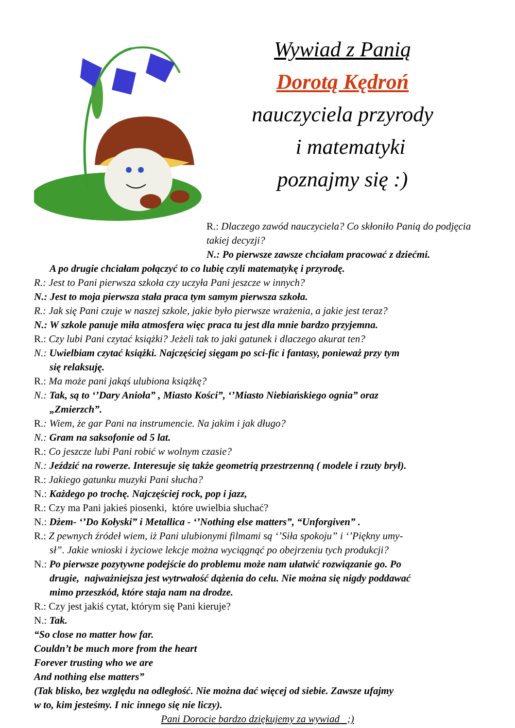Wywiad z Panią
Dorotą Kędroń
nauczyciela przyrody
i matematyki
poznajmy się :)
R.: Dlaczego zawód nauczyciela? Co skłoniło Panią do podjęcia takiej decyzji?
N.: Po pierwsze zawsze chciałam pracować z dziećmi.
A po drugie chciałam połączyć to co lubię czyli matematykę i przyrodę.
R.: Jest to Pani pierwsza szkoła czy uczyła Pani jeszcze w innych?
N.: Jest to moja pierwsza stała praca tym samym pierwsza szkoła.
R.: Jak się Pani czuje w naszej szkole, jakie było pierwsze wrażenia, a jakie jest teraz?
N.: W szkole panuje miła atmosfera więc praca tu jest dla mnie bardzo przyjemna.
R.: Czy lubi Pani czytać książki? Jeżeli tak to jaki gatunek i dlaczego akurat ten?
N.: Uwielbiam czytać książki. Najczęściej sięgam po sci-fic i fantasy, ponieważ przy tym
się relaksuję.
R.: Ma może pani jakąś ulubiona książkę?
N.: Tak, są to ‘’Dary Anioła” , Miasto Kości”, ‘’Miasto Niebiańskiego ognia” oraz
„Zmierzch”.
R.: Wiem, że gar Pani na instrumencie. Na jakim i jak długo?
N.: Gram na saksofonie od 5 lat.
R.: Co jeszcze lubi Pani robić w wolnym czasie?
N.: Jeździć na rowerze. Interesuje się także geometrią przestrzenną ( modele i rzuty brył).
R.: Jakiego gatunku muzyki Pani słucha?
N.: Każdego po trochę. Najczęściej rock, pop i jazz,
R.: Czy ma Pani jakieś piosenki, które uwielbia słuchać?
N.: Dżem- ‘’Do Kołyski” i Metallica - ‘’Nothing else matters”, “Unforgiven” .
R.: Z pewnych źródeł wiem, iż Pani ulubionymi filmami są ‘’Siła spokoju” i ‘’Piękny umy-
sł”. Jakie wnioski i życiowe lekcje można wyciągnąć po obejrzeniu tych produkcji?
N.: Po pierwsze pozytywne podejście do problemu może nam ułatwić rozwiązanie go. Po
drugie, najważniejsza jest wytrwałość dążenia do celu. Nie można się nigdy poddawać
mimo przeszkód, które staja nam na drodze.
R.: Czy jest jakiś cytat, którym się Pani kieruje?
N.: Tak.
“So close no matter how far.
Couldn’t be much more from the heart
Forever trusting who we are
And nothing else matters”
(Tak blisko, bez względu na odległość. Nie można dać więcej od siebie. Zawsze ufajmy
w to, kim jesteśmy. I nic innego się nie liczy).
Pani Dorocie bardzo dziękujemy za wywiad ;)